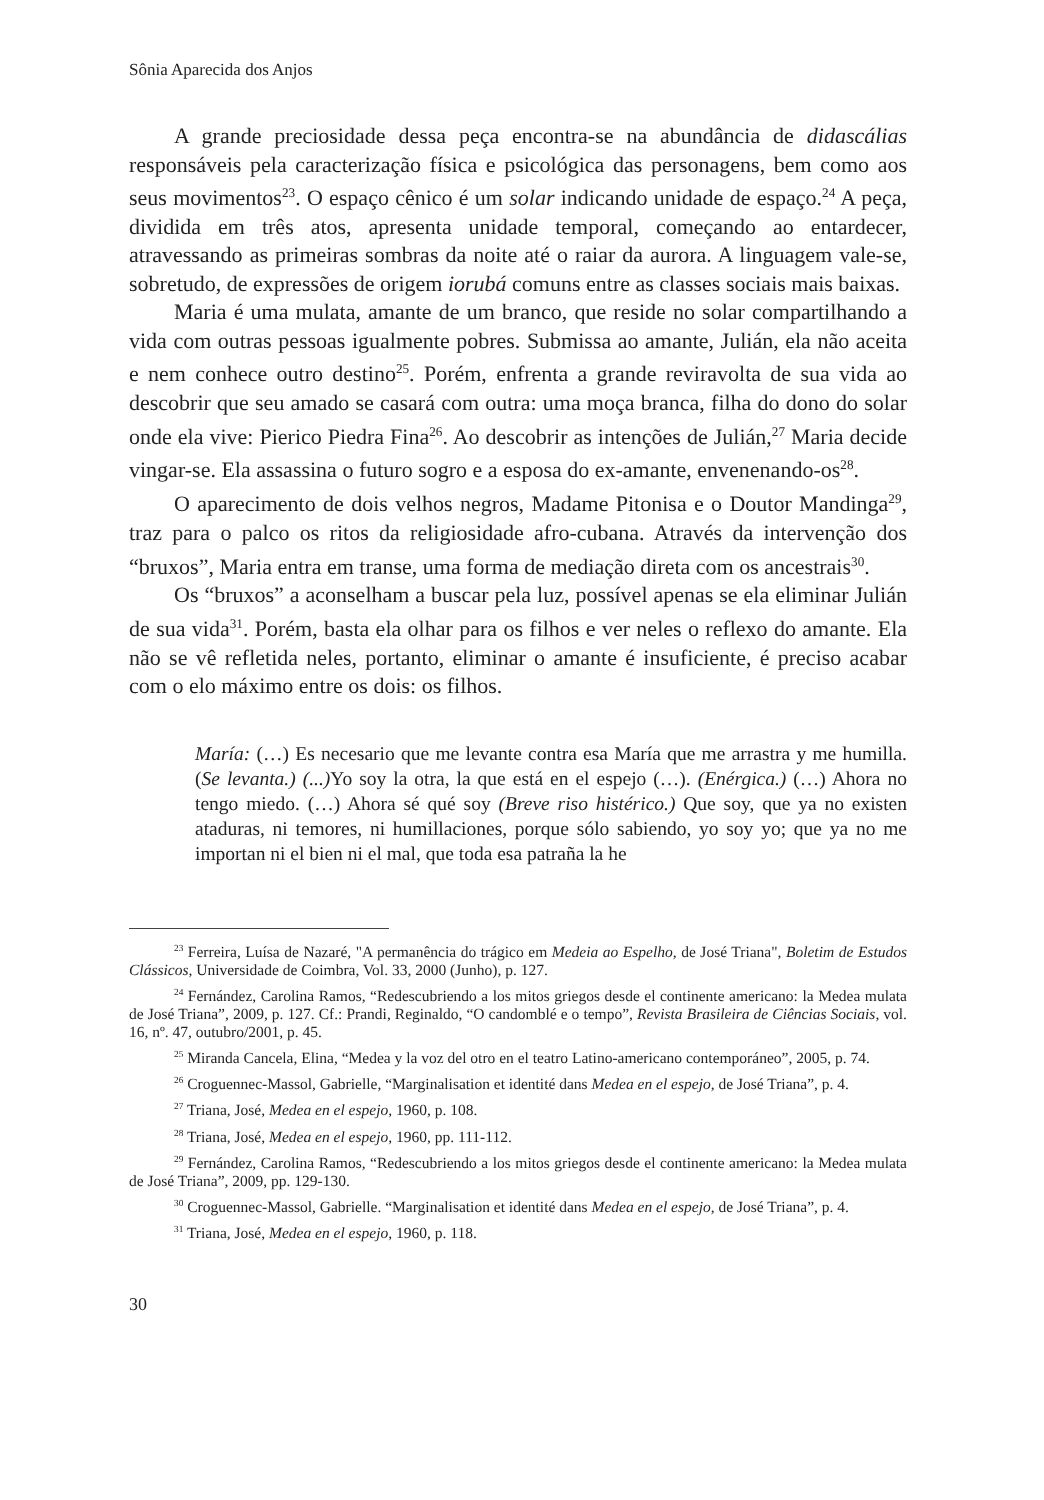Sônia Aparecida dos Anjos
A grande preciosidade dessa peça encontra-se na abundância de didascálias responsáveis pela caracterização física e psicológica das personagens, bem como aos seus movimentos<sup>23</sup>. O espaço cênico é um solar indicando unidade de espaço.<sup>24</sup> A peça, dividida em três atos, apresenta unidade temporal, começando ao entardecer, atravessando as primeiras sombras da noite até o raiar da aurora. A linguagem vale-se, sobretudo, de expressões de origem iorubá comuns entre as classes sociais mais baixas.
Maria é uma mulata, amante de um branco, que reside no solar compartilhando a vida com outras pessoas igualmente pobres. Submissa ao amante, Julián, ela não aceita e nem conhece outro destino<sup>25</sup>. Porém, enfrenta a grande reviravolta de sua vida ao descobrir que seu amado se casará com outra: uma moça branca, filha do dono do solar onde ela vive: Pierico Piedra Fina<sup>26</sup>. Ao descobrir as intenções de Julián,<sup>27</sup> Maria decide vingar-se. Ela assassina o futuro sogro e a esposa do ex-amante, envenenando-os<sup>28</sup>.
O aparecimento de dois velhos negros, Madame Pitonisa e o Doutor Mandinga<sup>29</sup>, traz para o palco os ritos da religiosidade afro-cubana. Através da intervenção dos “bruxos”, Maria entra em transe, uma forma de mediação direta com os ancestrais<sup>30</sup>.
Os “bruxos” a aconselham a buscar pela luz, possível apenas se ela eliminar Julián de sua vida<sup>31</sup>. Porém, basta ela olhar para os filhos e ver neles o reflexo do amante. Ela não se vê refletida neles, portanto, eliminar o amante é insuficiente, é preciso acabar com o elo máximo entre os dois: os filhos.
María: (…) Es necesario que me levante contra esa María que me arrastra y me humilla. (Se levanta.) (...) Yo soy la otra, la que está en el espejo (…). (Enérgica.) (…) Ahora no tengo miedo. (…) Ahora sé qué soy (Breve riso histérico.) Que soy, que ya no existen ataduras, ni temores, ni humillaciones, porque sólo sabiendo, yo soy yo; que ya no me importan ni el bien ni el mal, que toda esa patraña la he
<sup>23</sup> Ferreira, Luísa de Nazaré, "A permanência do trágico em Medeia ao Espelho, de José Triana", Boletim de Estudos Clássicos, Universidade de Coimbra, Vol. 33, 2000 (Junho), p. 127.
<sup>24</sup> Fernández, Carolina Ramos, “Redescubriendo a los mitos griegos desde el continente americano: la Medea mulata de José Triana”, 2009, p. 127. Cf.: Prandi, Reginaldo, “O candomblé e o tempo”, Revista Brasileira de Ciências Sociais, vol. 16, nº. 47, outubro/2001, p. 45.
<sup>25</sup> Miranda Cancela, Elina, “Medea y la voz del otro en el teatro Latino-americano contemporáneo”, 2005, p. 74.
<sup>26</sup> Croguennec-Massol, Gabrielle, “Marginalisation et identité dans Medea en el espejo, de José Triana”, p. 4.
<sup>27</sup> Triana, José, Medea en el espejo, 1960, p. 108.
<sup>28</sup> Triana, José, Medea en el espejo, 1960, pp. 111-112.
<sup>29</sup> Fernández, Carolina Ramos, “Redescubriendo a los mitos griegos desde el continente americano: la Medea mulata de José Triana”, 2009, pp. 129-130.
<sup>30</sup> Croguennec-Massol, Gabrielle. “Marginalisation et identité dans Medea en el espejo, de José Triana”, p. 4.
<sup>31</sup> Triana, José, Medea en el espejo, 1960, p. 118.
30